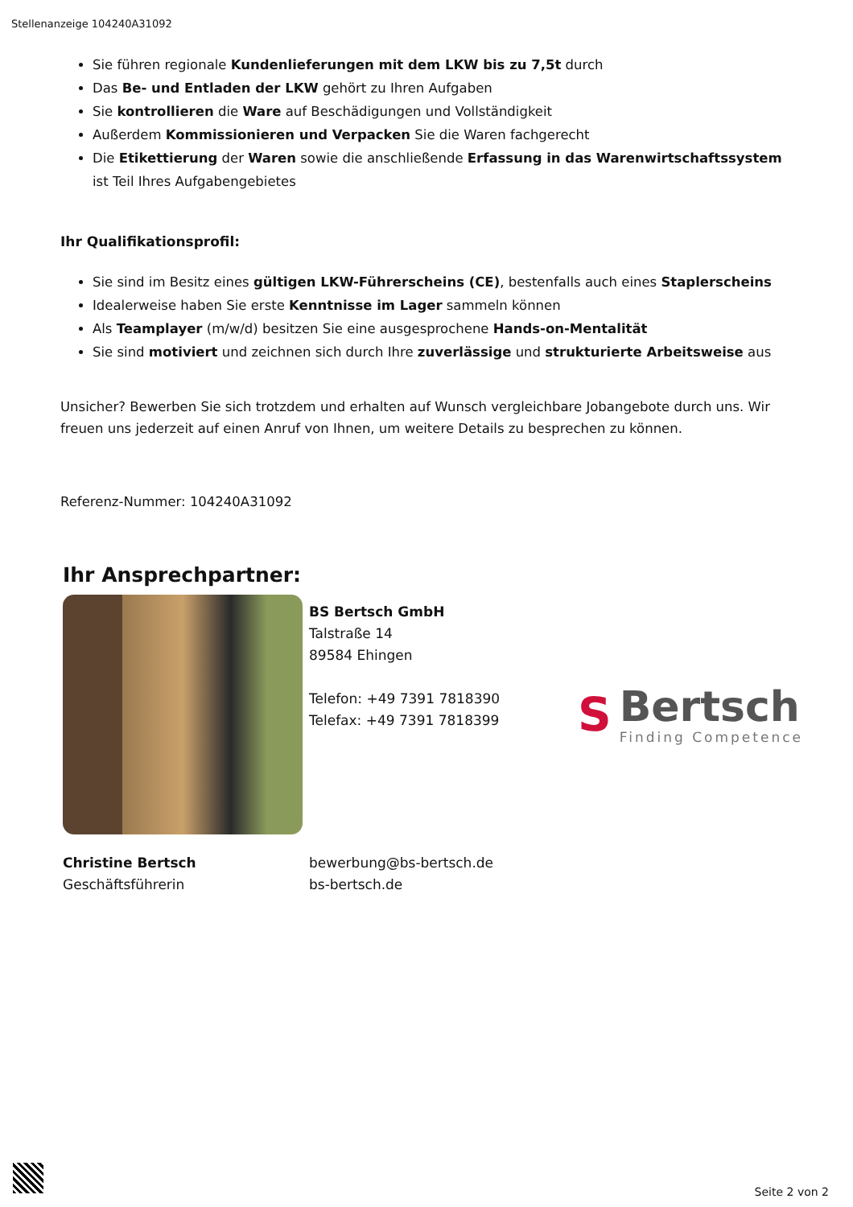Stellenanzeige 104240A31092
Sie führen regionale Kundenlieferungen mit dem LKW bis zu 7,5t durch
Das Be- und Entladen der LKW gehört zu Ihren Aufgaben
Sie kontrollieren die Ware auf Beschädigungen und Vollständigkeit
Außerdem Kommissionieren und Verpacken Sie die Waren fachgerecht
Die Etikettierung der Waren sowie die anschließende Erfassung in das Warenwirtschaftssystem ist Teil Ihres Aufgabengebietes
Ihr Qualifikationsprofil:
Sie sind im Besitz eines gültigen LKW-Führerscheins (CE), bestenfalls auch eines Staplerscheins
Idealerweise haben Sie erste Kenntnisse im Lager sammeln können
Als Teamplayer (m/w/d) besitzen Sie eine ausgesprochene Hands-on-Mentalität
Sie sind motiviert und zeichnen sich durch Ihre zuverlässige und strukturierte Arbeitsweise aus
Unsicher? Bewerben Sie sich trotzdem und erhalten auf Wunsch vergleichbare Jobangebote durch uns. Wir freuen uns jederzeit auf einen Anruf von Ihnen, um weitere Details zu besprechen zu können.
Referenz-Nummer: 104240A31092
Ihr Ansprechpartner:
BS Bertsch GmbH
Talstraße 14
89584 Ehingen
Telefon: +49 7391 7818390
Telefax: +49 7391 7818399
S
Bertsch
Finding Competence
Christine Bertsch
Geschäftsführerin
bewerbung@bs-bertsch.de
bs-bertsch.de
Seite 2 von 2